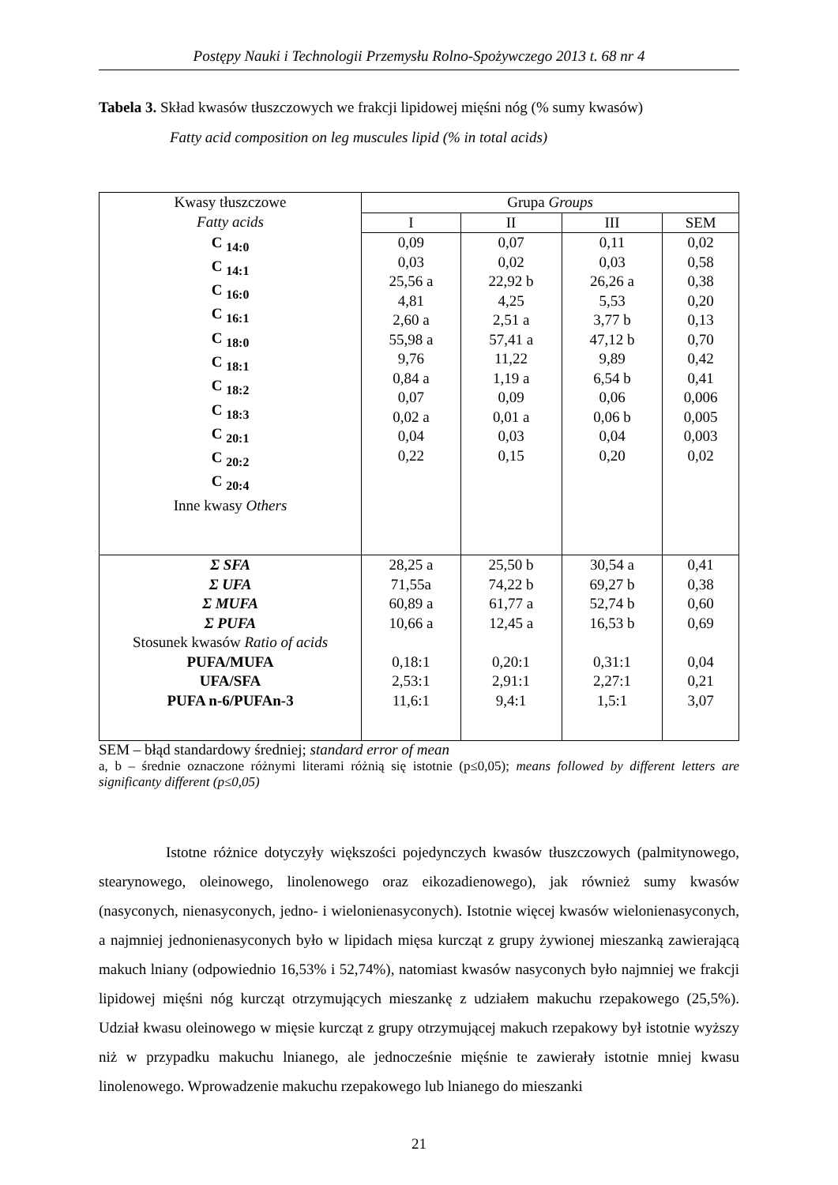Postępy Nauki i Technologii Przemysłu Rolno-Spożywczego 2013 t. 68 nr 4
Tabela 3. Skład kwasów tłuszczowych we frakcji lipidowej mięśni nóg (% sumy kwasów)
Fatty acid composition on leg muscules lipid (% in total acids)
| Kwasy tłuszczowe Fatty acids | Grupa Groups | | | |
| --- | --- | --- | --- | --- |
| | I | II | III | SEM |
| C <sub>14:0</sub> C <sub>14:1</sub> C <sub>16:0</sub> C <sub>16:1</sub> C <sub>18:0</sub> C <sub>18:1</sub> C <sub>18:2</sub> C <sub>18:3</sub> C <sub>20:1</sub> C <sub>20:2</sub> C <sub>20:4</sub> Inne kwasy Others | 0,09 0,03 25,56 a 4,81 2,60 a 55,98 a 9,76 0,84 a 0,07 0,02 a 0,04 0,22 | 0,07 0,02 22,92 b 4,25 2,51 a 57,41 a 11,22 1,19 a 0,09 0,01 a 0,03 0,15 | 0,11 0,03 26,26 a 5,53 3,77 b 47,12 b 9,89 6,54 b 0,06 0,06 b 0,04 0,20 | 0,02 0,58 0,38 0,20 0,13 0,70 0,42 0,41 0,006 0,005 0,003 0,02 |
| Σ SFA Σ UFA Σ MUFA Σ PUFA Stosunek kwasów Ratio of acids PUFA/MUFA UFA/SFA PUFA n-6/PUFAn-3 | 28,25 a 71,55a 60,89 a 10,66 a 0,18:1 2,53:1 11,6:1 | 25,50 b 74,22 b 61,77 a 12,45 a 0,20:1 2,91:1 9,4:1 | 30,54 a 69,27 b 52,74 b 16,53 b 0,31:1 2,27:1 1,5:1 | 0,41 0,38 0,60 0,69 0,04 0,21 3,07 |
SEM – błąd standardowy średniej; standard error of mean
a, b – średnie oznaczone różnymi literami różnią się istotnie (p≤0,05); means followed by different letters are significanty different (p≤0,05)
Istotne różnice dotyczyły większości pojedynczych kwasów tłuszczowych (palmitynowego, stearynowego, oleinowego, linolenowego oraz eikozadienowego), jak również sumy kwasów (nasyconych, nienasyconych, jedno- i wielonienasyconych). Istotnie więcej kwasów wielonienasyconych, a najmniej jednonienasyconych było w lipidach mięsa kurcząt z grupy żywionej mieszanką zawierającą makuch lniany (odpowiednio 16,53% i 52,74%), natomiast kwasów nasyconych było najmniej we frakcji lipidowej mięśni nóg kurcząt otrzymujących mieszankę z udziałem makuchu rzepakowego (25,5%). Udział kwasu oleinowego w mięsie kurcząt z grupy otrzymującej makuch rzepakowy był istotnie wyższy niż w przypadku makuchu lnianego, ale jednocześnie mięśnie te zawierały istotnie mniej kwasu linolenowego. Wprowadzenie makuchu rzepakowego lub lnianego do mieszanki
21